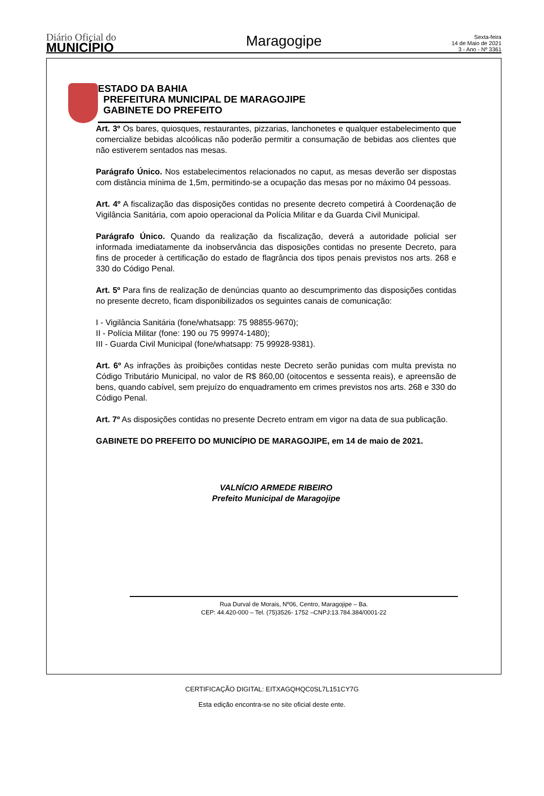Diário Oficial do
MUNICÍPIO
Maragogipe
Sexta-feira
14 de Maio de 2021
3 - Ano - Nº 3361
ESTADO DA BAHIA
PREFEITURA MUNICIPAL DE MARAGOJIPE
GABINETE DO PREFEITO
Art. 3º Os bares, quiosques, restaurantes, pizzarias, lanchonetes e qualquer estabelecimento que comercialize bebidas alcoólicas não poderão permitir a consumação de bebidas aos clientes que não estiverem sentados nas mesas.
Parágrafo Único. Nos estabelecimentos relacionados no caput, as mesas deverão ser dispostas com distância mínima de 1,5m, permitindo-se a ocupação das mesas por no máximo 04 pessoas.
Art. 4º A fiscalização das disposições contidas no presente decreto competirá à Coordenação de Vigilância Sanitária, com apoio operacional da Polícia Militar e da Guarda Civil Municipal.
Parágrafo Único. Quando da realização da fiscalização, deverá a autoridade policial ser informada imediatamente da inobservância das disposições contidas no presente Decreto, para fins de proceder à certificação do estado de flagrância dos tipos penais previstos nos arts. 268 e 330 do Código Penal.
Art. 5º Para fins de realização de denúncias quanto ao descumprimento das disposições contidas no presente decreto, ficam disponibilizados os seguintes canais de comunicação:
I - Vigilância Sanitária (fone/whatsapp: 75 98855-9670);
II - Polícia Militar (fone: 190 ou 75 99974-1480);
III - Guarda Civil Municipal (fone/whatsapp: 75 99928-9381).
Art. 6º As infrações às proibições contidas neste Decreto serão punidas com multa prevista no Código Tributário Municipal, no valor de R$ 860,00 (oitocentos e sessenta reais), e apreensão de bens, quando cabível, sem prejuízo do enquadramento em crimes previstos nos arts. 268 e 330 do Código Penal.
Art. 7º As disposições contidas no presente Decreto entram em vigor na data de sua publicação.
GABINETE DO PREFEITO DO MUNICÍPIO DE MARAGOJIPE, em 14 de maio de 2021.
VALNÍCIO ARMEDE RIBEIRO
Prefeito Municipal de Maragojipe
Rua Durval de Morais, Nº06, Centro, Maragojipe – Ba.
CEP: 44.420-000 – Tel. (75)3526- 1752 –CNPJ:13.784.384/0001-22
CERTIFICAÇÃO DIGITAL: EITXAGQHQC0SL7L151CY7G
Esta edição encontra-se no site oficial deste ente.